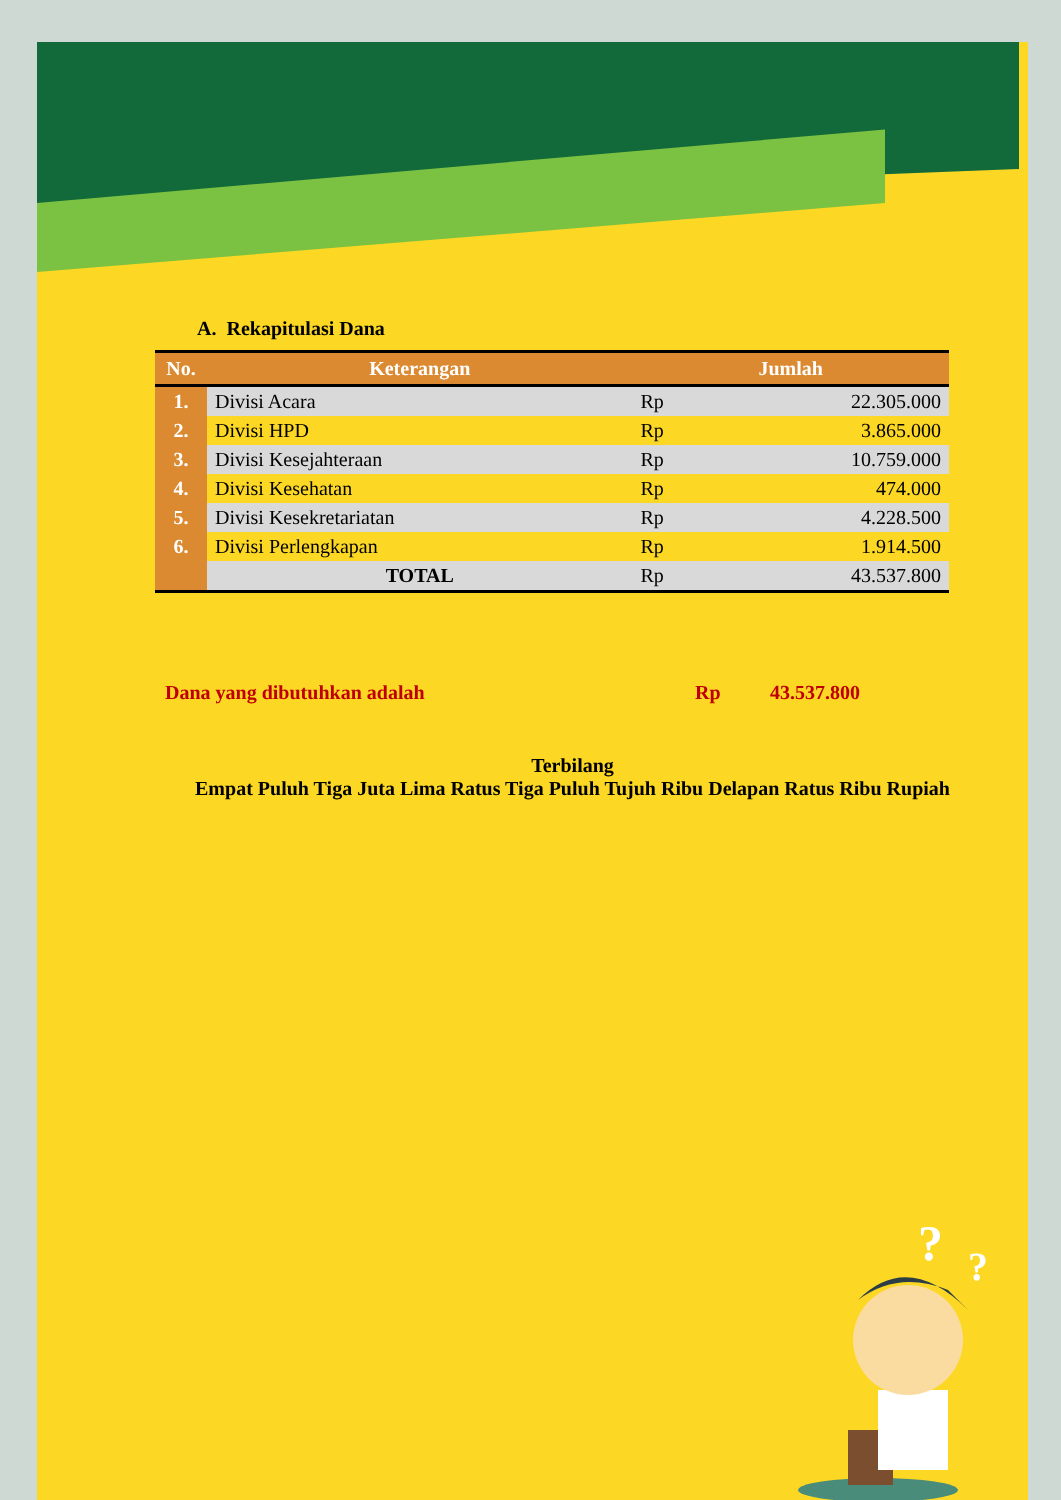A. Rekapitulasi Dana
| No. | Keterangan | Jumlah | |
| --- | --- | --- | --- |
| 1. | Divisi Acara | Rp | 22.305.000 |
| 2. | Divisi HPD | Rp | 3.865.000 |
| 3. | Divisi Kesejahteraan | Rp | 10.759.000 |
| 4. | Divisi Kesehatan | Rp | 474.000 |
| 5. | Divisi Kesekretariatan | Rp | 4.228.500 |
| 6. | Divisi Perlengkapan | Rp | 1.914.500 |
| | TOTAL | Rp | 43.537.800 |
Dana yang dibutuhkan adalah Rp 43.537.800
Terbilang
Empat Puluh Tiga Juta Lima Ratus Tiga Puluh Tujuh Ribu Delapan Ratus Ribu Rupiah
?
?